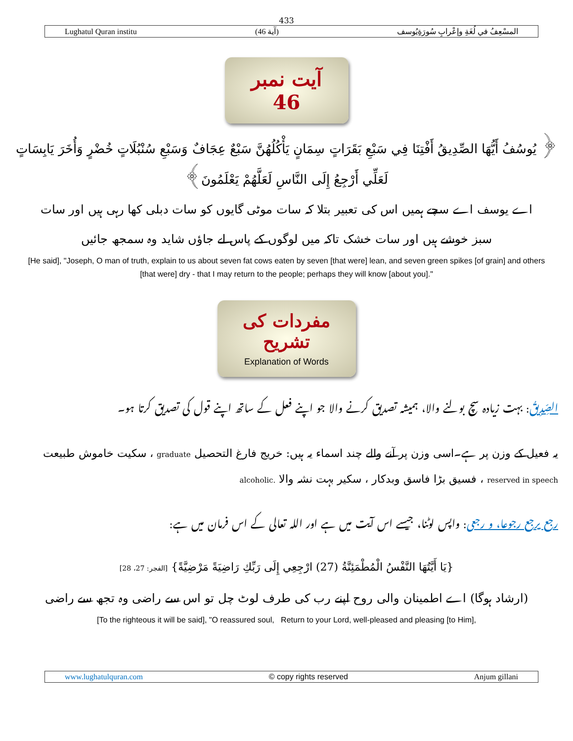433
Lughatul Quran institu (آية 46) المسْعِفُ في لُغَةِ وإعْرابِ سُورَةِيُوسف
آیت نمبر 46
﴿ يُوسُفُ أَيُّهَا الصِّدِيقُ أَفْتِنَا فِي سَبْعِ بَقَرَاتٍ سِمَانٍ يَأْكُلُهُنَّ سَبْعٌ عِجَافٌ وَسَبْعِ سُنْبُلَاتٍ خُضْرٍ وَأُخَرَ يَابِسَاتٍ لَعَلِّي أَرْجِعُ إِلَى النَّاسِ لَعَلَّهُمْ يَعْلَمُونَ﴾
اے یوسف اے سچے ہمیں اس کی تعبیر بتلا کہ سات موٹی گایوں کو سات دبلی کھا رہی ہیں اور سات سبز خوشے ہیں اور سات خشک تاکہ میں لوگوں کے پاس لے جاؤں شاید وہ سمجھ جائیں
[He said], "Joseph, O man of truth, explain to us about seven fat cows eaten by seven [that were] lean, and seven green spikes [of grain] and others
[that were] dry - that I may return to the people; perhaps they will know [about you]."
مفردات کی تشریح
Explanation of Words
الصِّدِيقُ: بہت زیادہ سچ بولنے والا، ہمیشہ تصدیق کرنے والا جو اپنے فعل کے ساتھ اپنے قول کی تصدیق کرتا ہو۔
یہ فعیل کے وزن پر ہے۔اسی وزن پر آنے والے چند اسماء یہ ہیں: خریج فارغ التحصیل graduate ، سکیت خاموش طبیعت reserved in speech ، فسیق بڑا فاسق وبدکار ، سکیر بہت نشہ والا alcoholic.
رجع يرجع رجوعا، و رجعى: واپس لوٹنا، جیسے اس آیت میں ہے اور اللہ تعالی کے اس فرمان میں ہے:
{يَا أَيَّتُهَا النَّفْسُ الْمُطْمَئِنَّةُ (27) ارْجِعِي إِلَى رَبِّكِ رَاضِيَةً مَرْضِيَّةً} [الفجر: 27، 28]
(ارشاد ہوگا) اے اطمینان والی روح اپنے رب کی طرف لوٹ چل تو اس سے راضی وہ تجھ سے راضی
[To the righteous it will be said], "O reassured soul, Return to your Lord, well-pleased and pleasing [to Him],
www.lughatulquran.com © copy rights reserved Anjum gillani